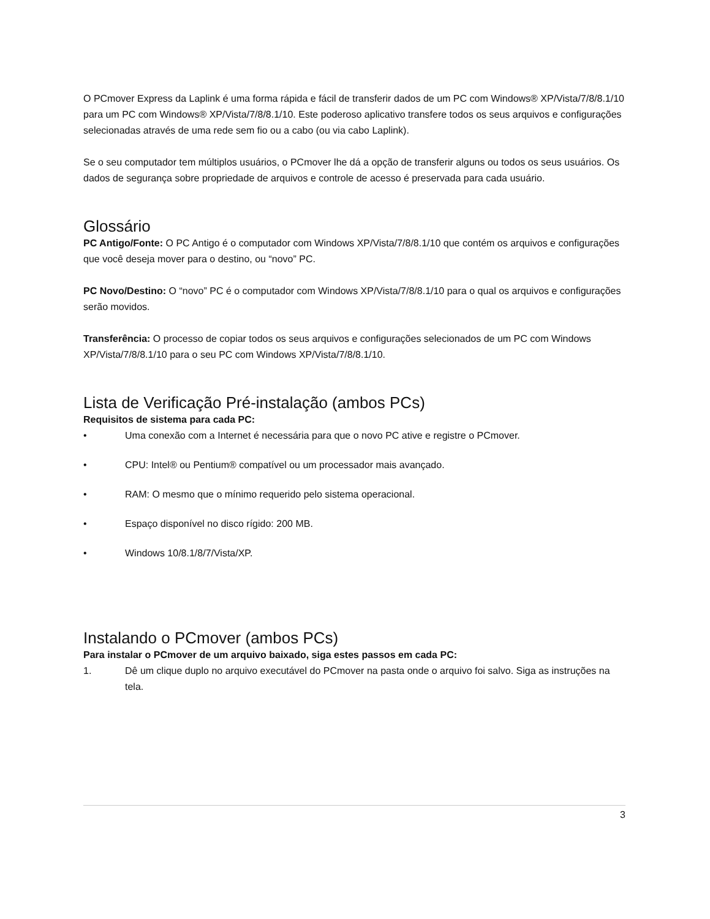O PCmover Express da Laplink é uma forma rápida e fácil de transferir dados de um PC com Windows® XP/Vista/7/8/8.1/10 para um PC com Windows® XP/Vista/7/8/8.1/10. Este poderoso aplicativo transfere todos os seus arquivos e configurações selecionadas através de uma rede sem fio ou a cabo (ou via cabo Laplink).
Se o seu computador tem múltiplos usuários, o PCmover lhe dá a opção de transferir alguns ou todos os seus usuários. Os dados de segurança sobre propriedade de arquivos e controle de acesso é preservada para cada usuário.
Glossário
PC Antigo/Fonte: O PC Antigo é o computador com Windows XP/Vista/7/8/8.1/10 que contém os arquivos e configurações que você deseja mover para o destino, ou “novo” PC.
PC Novo/Destino: O “novo” PC é o computador com Windows XP/Vista/7/8/8.1/10 para o qual os arquivos e configurações serão movidos.
Transferência: O processo de copiar todos os seus arquivos e configurações selecionados de um PC com Windows XP/Vista/7/8/8.1/10 para o seu PC com Windows XP/Vista/7/8/8.1/10.
Lista de Verificação Pré-instalação (ambos PCs)
Requisitos de sistema para cada PC:
• Uma conexão com a Internet é necessária para que o novo PC ative e registre o PCmover.
• CPU: Intel® ou Pentium® compatível ou um processador mais avançado.
• RAM: O mesmo que o mínimo requerido pelo sistema operacional.
• Espaço disponível no disco rígido: 200 MB.
• Windows 10/8.1/8/7/Vista/XP.
Instalando o PCmover (ambos PCs)
Para instalar o PCmover de um arquivo baixado, siga estes passos em cada PC:
1. Dê um clique duplo no arquivo executável do PCmover na pasta onde o arquivo foi salvo. Siga as instruções na tela.
3